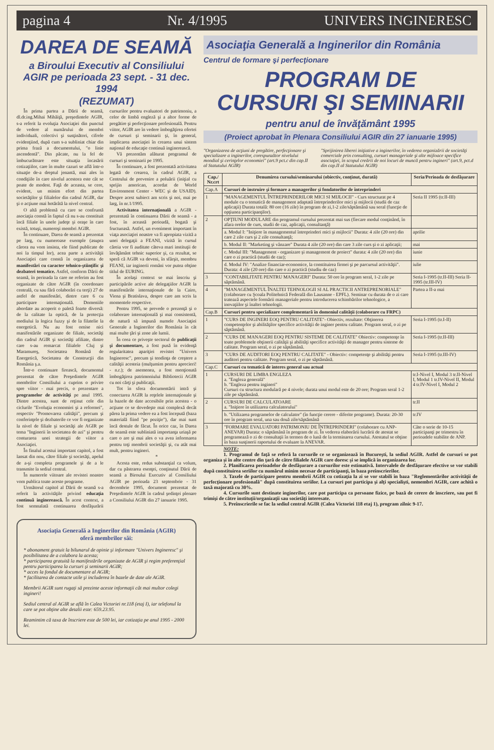pagina 4 Nr. 4/1995 UNIVERS INGINERESC
DAREA DE SEAMĂ
a Biroului Executiv al Consiliului AGIR pe perioada 23 sept. - 31 dec. 1994
(REZUMAT)
În prima partea a Dării de seamă, dl.dr.ing.Mihai Mihăiţă, preşedintele AGIR, s-a referit la evoluţia Asociaţiei din punctul de vedere al numărului de membri individuali, colectivi şi susţinători, cifrele evidenţiind, după cum s-a subliniat chiar din prima frază a documentului, "o linie ascendentă". Din păcate, nu la fel de îmbucurătoare este situaţia încasării cotizaţiilor, care în multe cazuri se află într-o situaţie de-a dreptul jenantă, mai ales în condiţiile în care nivelul acestora este cât se poate de modest. Faţă de aceasta, se cere, evident, un minim efort din partea societăţilor şi filialelor din cadrul AGIR, dar şi o acţiune mai hotărâtă la nivel central.
O altă problemă cu care se confruntă asociaţia constă în faptul că nu s-au constituit încă filiale în unele judeţe şi oraşe în care există, totuşi, numeroşi membri AGIR.
În continuare, Darea de seamă a prezentat pe larg, cu numeroase exemple (asupra cărora nu vom insista, ele fiind publicate de noi la timpul lor), acea parte a activităţii Asociaţiei care constă în organizarea de manifestări cu caracter tehnico-ştiinţific şi dezbateri tematice. Astfel, conform Dării de seamă, în perioada la care ne referim au fost organizate de către AGIR (în coordonare centrală, cu sau fără colaborări cu terţi) 27 de astfel de manifestări, dintre care 6 cu participare internaţională. Domeniile abordate au acoperit o paletă foarte diversă: de la calitate la optică, de la protecţia mediului la logica fuzzy şi de la filatelie la energetică. Nu au fost omise nici manifestările organizate de filiale, societăţi din cadrul AGIR şi societăţi afiliate, dintre care s-au remarcat filialele Cluj şi Maramureş, Societatea Română de Energetică, Societatea de Construcţii din România ş.a.
Într-o continuare firească, documentul prezentat de către Preşedintele AGIR membrilor Consiliului a cuprins o privire spre viitor - mai precis, o prezentare a programelor de activităţi pe anul 1995. Dintre acestea, sunt de reţinut cele din ciclurile "Evoluţia economiei şi a reformei", respectiv "Promovarea calităţii", precum şi conferinţele şi dezbaterile ce vor fi organizate la nivel de filiale şi societăţi ale AGIR pe tema "Inginerii în societatea de azi" şi pentru conturarea unei strategii de viitor a Asociaţiei.
În finalul acestui important capitol, a fost lansat din nou, către filiale şi societăţi, apelul de a-şi completa programele şi de a le transmite la sediul central.
În numerele viitoare ale revistei noastre vom publica toate aceste programe.
Următorul capitol al Dării de seamă s-a referit la activităţile privind educaţia continuă inginerească. În acest context, a fost semnalată continuarea desfăşurării cursurilor pentru evaluatori de patrimoniu, a celor de limbă engleză şi a altor forme de pregătire şi perfecţionare profesională. Pentru viitor, AGIR are în vedere îmbogăţirea ofertei de cursuri şi seminarii şi, în general, implicarea asociaţiei în crearea unui sistem naţional de educaţie continuă inginerească.
Vă prezentăm alăturat programul de cursuri şi seminarii pe 1995.
În continuare, a fost prezentată activitatea legată de crearea, în cadrul AGIR, a Centrului de prevenire a poluării (iniţial cu sprijin american, acordat de World Environment Center - WEC şi de USAID). Despre acest subiect am scris şi noi, mai pe larg, în nr.1/1995.
Activitatea internaţională a AGIR - prezentată în continuarea Dării de seamă - a fost, în această perioadă, bogată şi fructuoasă. Astfel, un eveniment important în viaţa asociaţiei noastre va fi apropiata vizită a unei delegaţii a FEANI, vizită în cursul căreia vor fi auditate câteva mari instituţii de învăţământ tehnic superior şi, ca rezultat, se speră că AGIR va deveni, în sfârşit, membru FEANI, iar inginerii români vor putea obţine titlul de EURING.
În acelaşi context se mai înscriu şi participările active ale delegaţiilor AGIR la manifestările internaţionale de la Cairo, Viena şi Bratislava, despre care am scris la momentele respective.
Pentru 1995, se prevede o prezenţă şi o colaborare internaţională şi mai consistentă, de natură să impună numele Asociaţiei Generale a Inginerilor din România în cât mai multe ţări şi zone ale lumii.
În ceea ce priveşte sectorul de publicaţii şi documentare, a fost pusă în evidenţă regularitatea apariţiei revistei "Univers Ingineresc", precum şi tendinţa de creştere a calităţii acesteia (mulţumim pentru aprecieri! - n.r.); de asemenea, a fost menţionată îmbogăţirea patrimoniului Bibliotecii AGIR cu noi cărţi şi publicaţii.
Tot în sfera documentării intră şi conectarea AGIR la reţelele internaţionale şi la bazele de date accesibile prin acestea - o acţiune ce se dovedeşte mai complexă decât părea la prima vedere ea a fost începută (baza materială fiind "pe poziţie"), dar mai sunt încă destule de făcut. În orice caz, în Darea de seamă este subliniată importanţa uriaşă pe care o are şi mai ales o va avea informarea pentru toţi membrii societăţii şi, cu atât mai mult, pentru ingineri.
*
Acesta este, redus substanţial ca volum, dar cu păstrarea esenţei, conţinutul Dării de seamă a Biroului Executiv al Consiliului AGIR pe perioada 23 septembrie - 31 decembrie 1995, document prezentat de Preşedintele AGIR în cadrul şedinţei plenare a Consiliului AGIR din 27 ianuarie 1995.
Asociaţia Generală a Inginerilor din România (AGIR)
oferă membrilor săi:
* abonament gratuit la bilunarul de opinie şi informare "Univers Ingineresc" şi posibilitatea de a colabora la acesta;
* participarea gratuită la manifestările organizate de AGIR şi regim preferenţial pentru participarea la cursuri şi seminarii AGIR;
* acces la fondul de documentare al AGIR;
* facilitarea de contacte utile şi includerea în bazele de date ale AGIR.
Membrii AGIR sunt rugaţi să prezinte aceste informaţii cât mai multor colegi ingineri!
Sediul central al AGIR se află în Calea Victoriei nr.118 (etaj I), iar telefonul la care se pot obţine alte detalii este: 659.23.95.
Reamintim că taxa de înscriere este de 500 lei, iar cotizaţia pe anul 1995 - 2000 lei.
Asociaţia Generală a Inginerilor din România
Centrul de formare şi perfecţionare
PROGRAM DE
CURSURI ŞI SEMINARII
pentru anul de învăţământ 1995
(Proiect aprobat în Plenara Consiliului AGIR din 27 ianuarie 1995)
"Organizarea de acţiuni de pregătire, perfecţionare şi specializare a inginerilor, corespunzător nivelului mondial şi cerinţelor economiei" (art.9 pct.c din cap.II al Statutului AGIR)
"Sprijinirea liberei iniţiative a inginerilor, în vederea organizării de societăţi comerciale prin consulting, cursuri manageriale şi alte mijloace specifice asociaţiei, în scopul creării de noi locuri de muncă pentru ingineri" (art.9, pct.d din cap.II al Statutului AGIR)
| Cap./ Nr.crt | Denumirea cursului/seminarului (obiectiv, conţinut, durată) | Seria/Perioada de desfăşurare |
| --- | --- | --- |
| Cap.A | Cursuri de instruire şi formare a managerilor şi fondatorilor de întreprinderi | |
| 1 | "MANAGEMENTUL ÎNTREPRINDERILOR MICI SI MIJLOCII" - Curs structurat pe 4 module cu o tematică de management adaptată întreprinderilor mici şi mijlocii (studii de caz aplicaţii) Durata totală: 80 ore (16 zile) în program de zi,1-2 zile/săptămână sau seral (funcţie de opţiunea participanţilor). | Seria II 1995 (tr.II-III) |
| 2 | OPŢIUNI MODULARE din programul cursului prezentat mai sus (fiecare modul conţinând, în afara orelor de curs, studii de caz, aplicaţii, consultanţă) | |
| | a. Modul I: "Iniţiere în managementul întreprinderi mici şi mijlocii" Durata: 4 zile (20 ore) din care 2 zile curs şi 2 zile consultanţă; | aprilie |
| | b. Modul II: "Marketing şi vânzare" Durata 4 zile (20 ore) din care 3 zile curs şi o zi aplicaţii; | mai |
| | c. Modul III: "Management - organizare şi management de proiect" durata: 4 zile (20 ore) din care o zi practică (studii de caz); | iunie |
| | d. Modul IV: "Analize financiar-economice, la constituirea firmei şi pe parcursul activităţii". Durata: 4 zile (20 ore) din care o zi practică (studiu de caz) | iulie |
| 3 | "CONTABILITATE PENTRU MANAGERI" Durata: 50 ore în program seral, 1-2 zile pe săptămână. | Seria I-1995 (tr.II-III) Seria II-1995 (tr.III-IV) |
| 4 | "MANAGEMENTUL ÎNALTEI TEHNOLOGII SI AL PRACTICII ANTREPRENORIALE" (colaborare cu Şcoala Politehnică Federală din Lausanne - EPFL). Seminar cu durata de o zi care tratează aspectele formării manageriale pentru introducerea schimbărilor tehnologice, a inovaţiilor şi înaltei tehnologii. | Partea a II-a mai |
| Cap.B | Cursuri pentru specializare complementară în domeniul calităţii (colaborare cu FRPC) | |
| 1 | "CURS DE INGINERI EOQ PENTRU CALITATE"- Obiectiv, rezultate: Obţinerea competenţelor şi abilităţilor specifice activităţii de inginer pentru calitate. Program seral, o zi pe săptămână. | Seria I-1995 (tr.I-II) |
| 2 | "CURS DE MANAGERI EOQ PENTRU SISTEME DE CALITATE" Obiectiv: competenţe în toate problemele obţinerii calităţii şi abilităţi specifice activităţii de manager pentru sisteme de calitate. Program seral, o zi pe săptămână. | Seria I-1995 (tr.II-III) |
| 3 | "CURS DE AUDITORI EOQ PENTRU CALITATE" - Obiectiv: competenţe şi abilităţi pentru auditori pentru calitate. Program seral, o zi pe săptămână. | Seria I-1995 (tr.III-IV) |
| Cap.C | Cursuri cu tematică de interes general sau actual | |
| 1 | CURSURI DE LIMBA ENGLEZA a. "Engleza generală" b. "Engleza pentru ingineri" Cursuri cu structura modulară pe 4 nivele; durata unui modul este de 20 ore; Program seral 1-2 zile pe săptămână. | tr.I-Nivel I, Modul 3 tr.II-Nivel I, Modul 1 tr.IV-Nivel II, Modul 4 tr.IV-Nivel I, Modul 2 |
| 2 | CURSURI DE CALCULATOARE a. "Iniţiere în utilizarea calculatorului" | tr.II |
| | b. "Utilizarea programelor de calculator" (în funcţie cerere - diferite programe). Durata: 20-30 ore în program seral, una sau două zile/săptămână | tr.IV |
| 3 | "FORMARE EVALUATORI PATRIMONIU DE ÎNTREPRINDERI" (colaborare cu ANP-ANEVAR) Durata: o săptămână în program de zi. În vederea elaborării lucrării de atestat se programează o zi de consultaţii în termen de o lună de la terminarea cursului. Atestatul se obţine în baza susţinerii raportului de evaluare la ANEVAR. | Câte o serie de 10-15 participanţi pe trimestru în perioadele stabilite de ANP. |
NOTE:
1. Programul de faţă se referă la cursurile ce se organizează în Bucureşti, la sediul AGIR. Astfel de cursuri se pot organiza şi în alte centre din ţară de către filialele AGIR care doresc şi se implică în organizarea lor.
2. Planificarea perioadelor de desfăşurare a cursurilor este estimativă. Intervalele de desfăşurare efective se vor stabili după constituirea seriilor cu numărul minim necesar de participanţi, în baza preînscrierilor.
3. Taxele de participare pentru membrii AGIR cu cotizaţia la zi se vor stabili în baza "Reglementărilor activităţii de perfecţionare profesională" după constituirea seriilor. La cursuri pot participa şi alţi specialişti, nemembri AGIR, care achită o taxă majorată cu 30%.
4. Cursurile sunt destinate inginerilor, care pot participa ca persoane fizice, pe bază de cerere de înscriere, sau pot fi trimişi de către instituţii/organizaţii sau societăţi interesate.
5. Preînscrierile se fac la sediul central AGIR (Calea Victoriei 118 etaj 1), program zilnic 9-17.